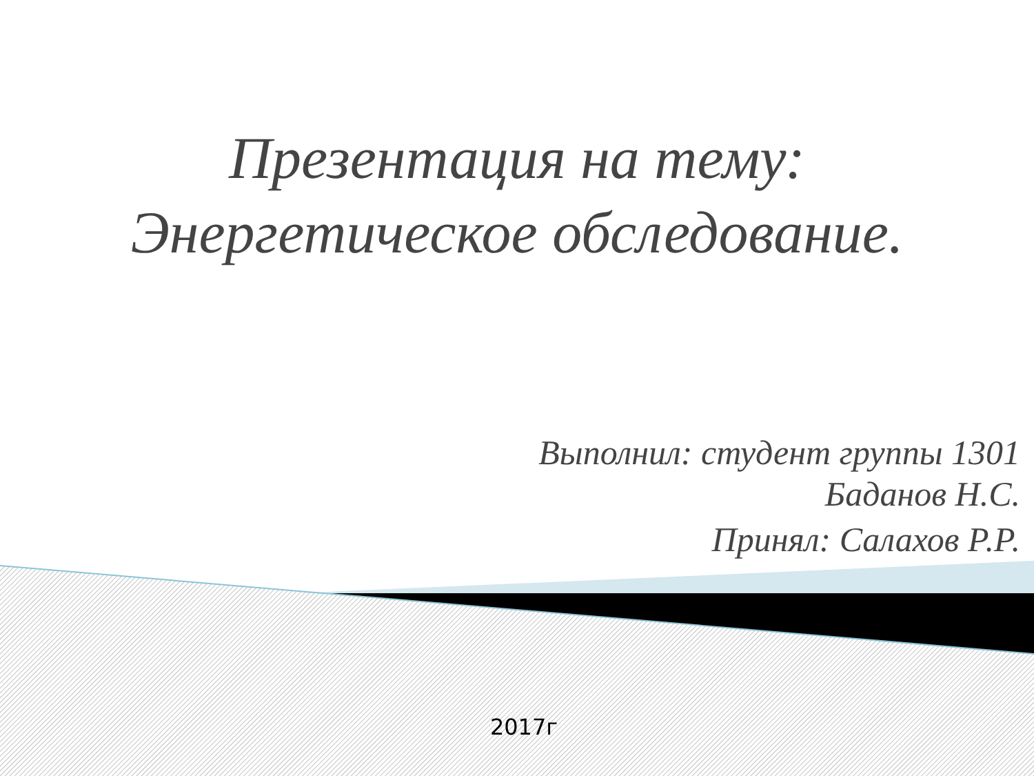Презентация на тему:
Энергетическое обследование.
Выполнил: студент группы 1301
Баданов Н.С.
Принял: Салахов Р.Р.
2017г